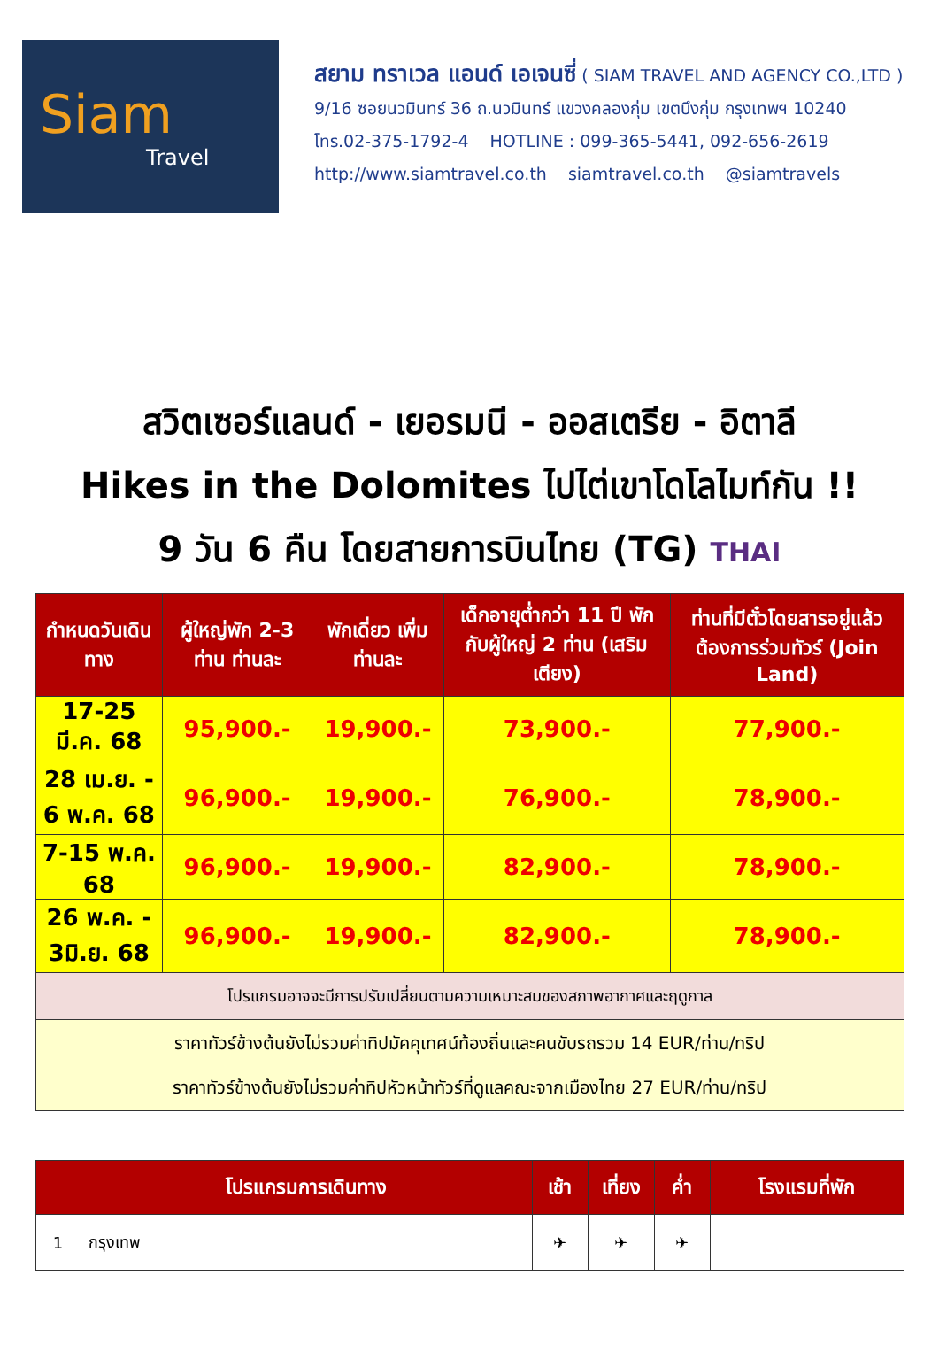Siam
Travel
สยาม ทราเวล แอนด์ เอเจนซี่ ( SIAM TRAVEL AND AGENCY CO.,LTD )
9/16 ซอยนวมินทร์ 36 ถ.นวมินทร์ แขวงคลองกุ่ม เขตบึงกุ่ม กรุงเทพฯ 10240
โทร.02-375-1792-4 HOTLINE : 099-365-5441, 092-656-2619
http://www.siamtravel.co.th siamtravel.co.th @siamtravels
สวิตเซอร์แลนด์ - เยอรมนี - ออสเตรีย - อิตาลี
Hikes in the Dolomites ไปไต่เขาโดโลไมท์กัน !!
9 วัน 6 คืน โดยสายการบินไทย (TG) THAI
| กำหนดวันเดินทาง | ผู้ใหญ่พัก 2-3 ท่าน ท่านละ | พักเดี่ยว เพิ่ม ท่านละ | เด็กอายุต่ำกว่า 11 ปี พักกับผู้ใหญ่ 2 ท่าน (เสริมเตียง) | ท่านที่มีตั๋วโดยสารอยู่แล้วต้องการร่วมทัวร์ (Join Land) |
| --- | --- | --- | --- | --- |
| 17-25 มี.ค. 68 | 95,900.- | 19,900.- | 73,900.- | 77,900.- |
| 28 เม.ย. - 6 พ.ค. 68 | 96,900.- | 19,900.- | 76,900.- | 78,900.- |
| 7-15 พ.ค. 68 | 96,900.- | 19,900.- | 82,900.- | 78,900.- |
| 26 พ.ค. - 3มิ.ย. 68 | 96,900.- | 19,900.- | 82,900.- | 78,900.- |
| โปรแกรมอาจจะมีการปรับเปลี่ยนตามความเหมาะสมของสภาพอากาศและฤดูกาล | | | | |
| ราคาทัวร์ข้างต้นยังไม่รวมค่าทิปมัคคุเทศน์ท้องถิ่นและคนขับรถรวม 14 EUR/ท่าน/ทริป ราคาทัวร์ข้างต้นยังไม่รวมค่าทิปหัวหน้าทัวร์ที่ดูแลคณะจากเมืองไทย 27 EUR/ท่าน/ทริป | | | | |
| | โปรแกรมการเดินทาง | เช้า | เที่ยง | ค่ำ | โรงแรมที่พัก |
| --- | --- | --- | --- | --- | --- |
| 1 | กรุงเทพ | ✈ | ✈ | ✈ | |